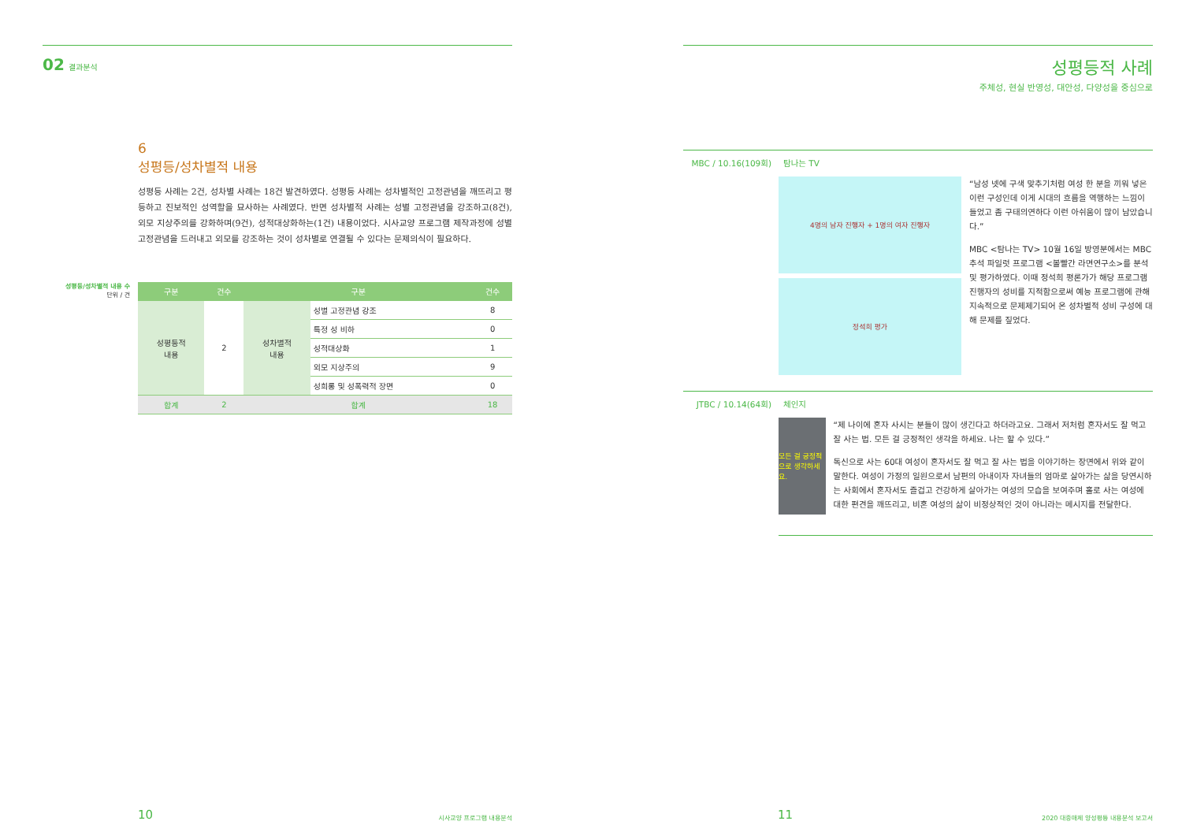02 결과분석
6
성평등/성차별적 내용
성평등 사례는 2건, 성차별 사례는 18건 발견하였다. 성평등 사례는 성차별적인 고정관념을 깨뜨리고 평등하고 진보적인 성역할을 묘사하는 사례였다. 반면 성차별적 사례는 성별 고정관념을 강조하고(8건), 외모 지상주의를 강화하며(9건), 성적대상화하는(1건) 내용이었다. 시사교양 프로그램 제작과정에 성별 고정관념을 드러내고 외모를 강조하는 것이 성차별로 연결될 수 있다는 문제의식이 필요하다.
성평등/성차별적 내용 수
단위 / 건
| 구분 | 건수 | 구분 | | 건수 |
| --- | --- | --- | --- | --- |
| 성평등적 내용 | 2 | 성차별적 내용 | 성별 고정관념 강조 | 8 |
| | | | 특정 성 비하 | 0 |
| | | | 성적대상화 | 1 |
| | | | 외모 지상주의 | 9 |
| | | | 성희롱 및 성폭력적 장면 | 0 |
| 합계 | 2 | 합계 | | 18 |
10 시사교양 프로그램 내용분석
성평등적 사례
주체성, 현실 반영성, 대안성, 다양성을 중심으로
MBC / 10.16(109회) 탐나는 TV
4명의 남자 진행자 + 1명의 여자 진행자
정석희 평가
“남성 넷에 구색 맞추기처럼 여성 한 분을 끼워 넣은 이런 구성인데 이게 시대의 흐름을 역행하는 느낌이 들었고 좀 구태의연하다 이런 아쉬움이 많이 남았습니다.”
MBC <탐나는 TV> 10월 16일 방영분에서는 MBC 추석 파일럿 프로그램 <볼빨간 라면연구소>를 분석 및 평가하였다. 이때 정석희 평론가가 해당 프로그램 진행자의 성비를 지적함으로써 예능 프로그램에 관해 지속적으로 문제제기되어 온 성차별적 성비 구성에 대해 문제를 짚었다.
JTBC / 10.14(64회) 체인지
모든 걸 긍정적으로 생각하세요.
“제 나이에 혼자 사시는 분들이 많이 생긴다고 하더라고요. 그래서 저처럼 혼자서도 잘 먹고 잘 사는 법. 모든 걸 긍정적인 생각을 하세요. 나는 할 수 있다.”
독신으로 사는 60대 여성이 혼자서도 잘 먹고 잘 사는 법을 이야기하는 장면에서 위와 같이 말한다. 여성이 가정의 일원으로서 남편의 아내이자 자녀들의 엄마로 살아가는 삶을 당연시하는 사회에서 혼자서도 즐겁고 건강하게 살아가는 여성의 모습을 보여주며 홀로 사는 여성에 대한 편견을 깨뜨리고, 비혼 여성의 삶이 비정상적인 것이 아니라는 메시지를 전달한다.
11
2020 대중매체 양성평등 내용분석 보고서